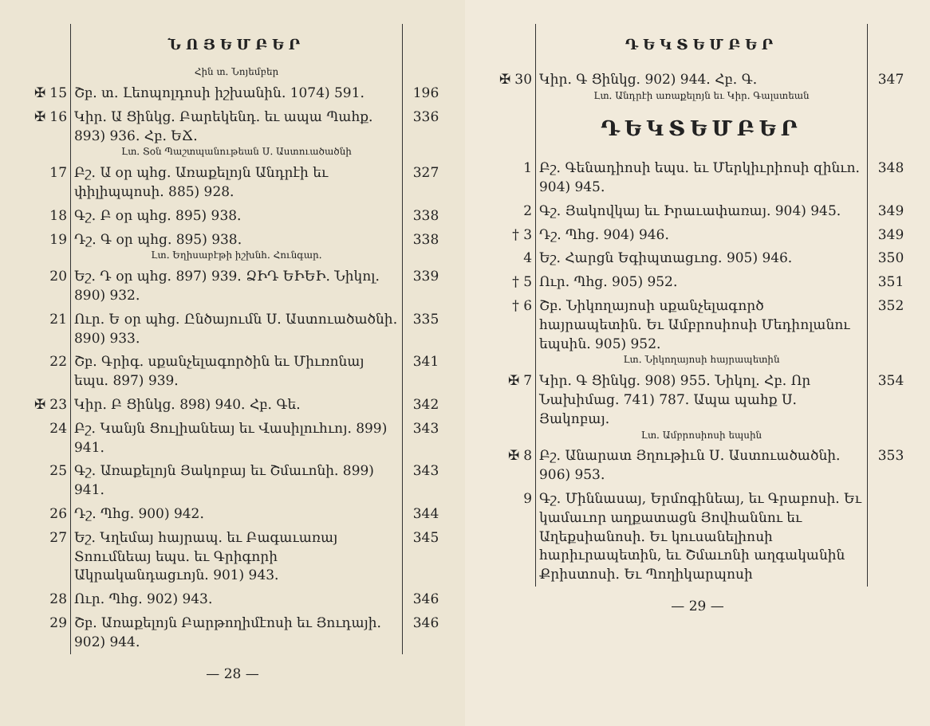| | ՆՈՅԵՄԲԵՐ Հին տ. Նոյեմբեր | |
| ✠ 15 | Շբ. տ. Լեոպոլդոսի իշխանին. 1074) 591. | 196 |
| ✠ 16 | Կիր. Ա Ցինկց. Բարեկենդ. եւ ապա Պահք. 893) 936. Հբ. ԵՃ. Լտ. Տօն Պաշտպանութեան Ս. Աստուածածնի | 336 |
| 17 | Բշ. Ա օր պհց. Առաքելոյն Անդրէի եւ փիլիպպոսի. 885) 928. | 327 |
| 18 | Գշ. Բ օր պհց. 895) 938. | 338 |
| 19 | Դշ. Գ օր պհց. 895) 938. Լտ. Եղիսաբէթի իշխնհ. Հունգար. | 338 |
| 20 | Եշ. Դ օր պհց. 897) 939. ՁԻԴ ԵԻԵԻ. Նիկոլ. 890) 932. | 339 |
| 21 | Ուր. Ե օր պհց. Ընծայումն Ս. Աստուածածնի. 890) 933. | 335 |
| 22 | Շբ. Գրիգ. սքանչելագործին եւ Միւռոնայ եպս. 897) 939. | 341 |
| ✠ 23 | Կիր. Բ Ցինկց. 898) 940. Հբ. Գե. | 342 |
| 24 | Բշ. Կանյն Ցուլիանեայ եւ Վասիլուհւոյ. 899) 941. | 343 |
| 25 | Գշ. Առաքելոյն Յակոբայ եւ Շմաւոնի. 899) 941. | 343 |
| 26 | Դշ. Պհց. 900) 942. | 344 |
| 27 | Եշ. Կղեմայ հայրապ. եւ Բագաւառայ Տոումնեայ եպս. եւ Գրիգորի Ակրականդացւոյն. 901) 943. | 345 |
| 28 | Ուր. Պհց. 902) 943. | 346 |
| 29 | Շբ. Առաքելոյն Բարթողիմէոսի եւ Յուդայի. 902) 944. | 346 |
— 28 —
| | ԴԵԿՏԵՄԲԵՐ | |
| ✠ 30 | Կիր. Գ Ցինկց. 902) 944. Հբ. Գ. Լտ. Անդրէի առաքելոյն եւ Կիր. Գալստեան ԴԵԿՏԵՄԲԵՐ | 347 |
| 1 | Բշ. Գենադիոսի եպս. եւ Մերկիւրիոսի զինւո. 904) 945. | 348 |
| 2 | Գշ. Յակովկայ եւ Իրաւափառայ. 904) 945. | 349 |
| † 3 | Դշ. Պհց. 904) 946. | 349 |
| 4 | Եշ. Հարցն Եգիպտացւոց. 905) 946. | 350 |
| † 5 | Ուր. Պհց. 905) 952. | 351 |
| † 6 | Շբ. Նիկողայոսի սքանչելագործ հայրապետին. Եւ Ամբրոսիոսի Մեդիոլանու եպսին. 905) 952. Լտ. Նիկողայոսի հայրապետին | 352 |
| ✠ 7 | Կիր. Գ Ցինկց. 908) 955. Նիկոլ. Հբ. Որ Նախիմաց. 741) 787. Ապա պահք Ս. Յակոբայ. Լտ. Ամբրոսիոսի եպսին | 354 |
| ✠ 8 | Բշ. Անարատ Յղութիւն Ս. Աստուածածնի. 906) 953. | 353 |
| 9 | Գշ. Միննասայ, Երմոգինեայ, եւ Գրաբոսի. Եւ կամաւոր աղքատացն Յովհաննու եւ Աղեքսիանոսի. Եւ կուսանելիոսի հարիւրապետին, եւ Շմաւոնի աղգականին Քրիստոսի. Եւ Պողիկարպոսի | |
— 29 —